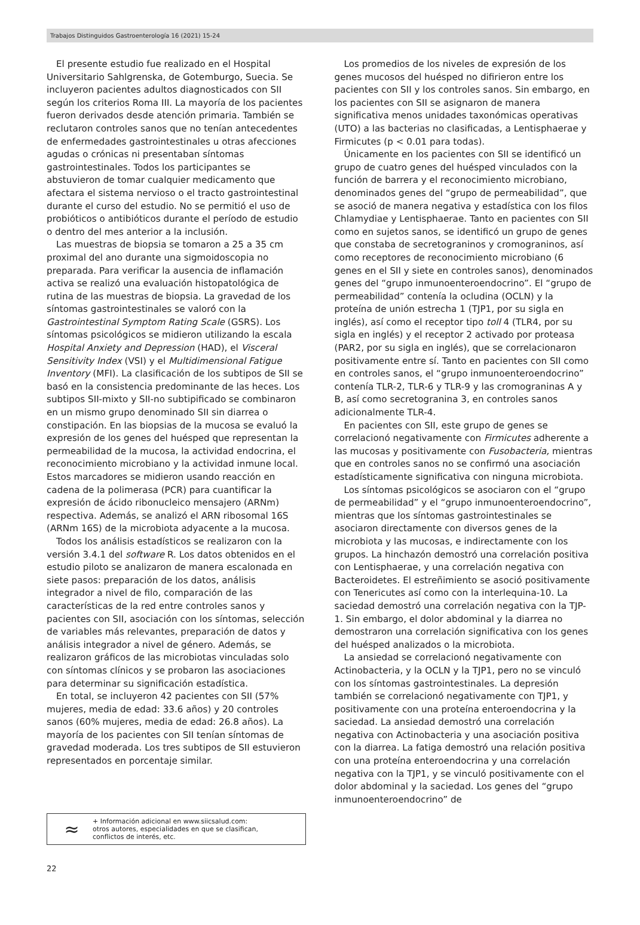Trabajos Distinguidos Gastroenterología 16 (2021) 15-24
El presente estudio fue realizado en el Hospital Universitario Sahlgrenska, de Gotemburgo, Suecia. Se incluyeron pacientes adultos diagnosticados con SII según los criterios Roma III. La mayoría de los pacientes fueron derivados desde atención primaria. También se reclutaron controles sanos que no tenían antecedentes de enfermedades gastrointestinales u otras afecciones agudas o crónicas ni presentaban síntomas gastrointestinales. Todos los participantes se abstuvieron de tomar cualquier medicamento que afectara el sistema nervioso o el tracto gastrointestinal durante el curso del estudio. No se permitió el uso de probióticos o antibióticos durante el período de estudio o dentro del mes anterior a la inclusión.
Las muestras de biopsia se tomaron a 25 a 35 cm proximal del ano durante una sigmoidoscopia no preparada. Para verificar la ausencia de inflamación activa se realizó una evaluación histopatológica de rutina de las muestras de biopsia. La gravedad de los síntomas gastrointestinales se valoró con la Gastrointestinal Symptom Rating Scale (GSRS). Los síntomas psicológicos se midieron utilizando la escala Hospital Anxiety and Depression (HAD), el Visceral Sensitivity Index (VSI) y el Multidimensional Fatigue Inventory (MFI). La clasificación de los subtipos de SII se basó en la consistencia predominante de las heces. Los subtipos SII-mixto y SII-no subtipificado se combinaron en un mismo grupo denominado SII sin diarrea o constipación. En las biopsias de la mucosa se evaluó la expresión de los genes del huésped que representan la permeabilidad de la mucosa, la actividad endocrina, el reconocimiento microbiano y la actividad inmune local. Estos marcadores se midieron usando reacción en cadena de la polimerasa (PCR) para cuantificar la expresión de ácido ribonucleico mensajero (ARNm) respectiva. Además, se analizó el ARN ribosomal 16S (ARNm 16S) de la microbiota adyacente a la mucosa.
Todos los análisis estadísticos se realizaron con la versión 3.4.1 del software R. Los datos obtenidos en el estudio piloto se analizaron de manera escalonada en siete pasos: preparación de los datos, análisis integrador a nivel de filo, comparación de las características de la red entre controles sanos y pacientes con SII, asociación con los síntomas, selección de variables más relevantes, preparación de datos y análisis integrador a nivel de género. Además, se realizaron gráficos de las microbiotas vinculadas solo con síntomas clínicos y se probaron las asociaciones para determinar su significación estadística.
En total, se incluyeron 42 pacientes con SII (57% mujeres, media de edad: 33.6 años) y 20 controles sanos (60% mujeres, media de edad: 26.8 años). La mayoría de los pacientes con SII tenían síntomas de gravedad moderada. Los tres subtipos de SII estuvieron representados en porcentaje similar.
≈
+ Información adicional en www.siicsalud.com:
otros autores, especialidades en que se clasifican,
conflictos de interés, etc.
Los promedios de los niveles de expresión de los genes mucosos del huésped no difirieron entre los pacientes con SII y los controles sanos. Sin embargo, en los pacientes con SII se asignaron de manera significativa menos unidades taxonómicas operativas (UTO) a las bacterias no clasificadas, a Lentisphaerae y Firmicutes (p < 0.01 para todas).
Únicamente en los pacientes con SII se identificó un grupo de cuatro genes del huésped vinculados con la función de barrera y el reconocimiento microbiano, denominados genes del “grupo de permeabilidad”, que se asoció de manera negativa y estadística con los filos Chlamydiae y Lentisphaerae. Tanto en pacientes con SII como en sujetos sanos, se identificó un grupo de genes que constaba de secretograninos y cromograninos, así como receptores de reconocimiento microbiano (6 genes en el SII y siete en controles sanos), denominados genes del “grupo inmunoenteroendocrino”. El “grupo de permeabilidad” contenía la ocludina (OCLN) y la proteína de unión estrecha 1 (TJP1, por su sigla en inglés), así como el receptor tipo toll 4 (TLR4, por su sigla en inglés) y el receptor 2 activado por proteasa (PAR2, por su sigla en inglés), que se correlacionaron positivamente entre sí. Tanto en pacientes con SII como en controles sanos, el “grupo inmunoenteroendocrino” contenía TLR-2, TLR-6 y TLR-9 y las cromograninas A y B, así como secretogranina 3, en controles sanos adicionalmente TLR-4.
En pacientes con SII, este grupo de genes se correlacionó negativamente con Firmicutes adherente a las mucosas y positivamente con Fusobacteria, mientras que en controles sanos no se confirmó una asociación estadísticamente significativa con ninguna microbiota.
Los síntomas psicológicos se asociaron con el “grupo de permeabilidad” y el “grupo inmunoenteroendocrino”, mientras que los síntomas gastrointestinales se asociaron directamente con diversos genes de la microbiota y las mucosas, e indirectamente con los grupos. La hinchazón demostró una correlación positiva con Lentisphaerae, y una correlación negativa con Bacteroidetes. El estreñimiento se asoció positivamente con Tenericutes así como con la interlequina-10. La saciedad demostró una correlación negativa con la TJP-1. Sin embargo, el dolor abdominal y la diarrea no demostraron una correlación significativa con los genes del huésped analizados o la microbiota.
La ansiedad se correlacionó negativamente con Actinobacteria, y la OCLN y la TJP1, pero no se vinculó con los síntomas gastrointestinales. La depresión también se correlacionó negativamente con TJP1, y positivamente con una proteína enteroendocrina y la saciedad. La ansiedad demostró una correlación negativa con Actinobacteria y una asociación positiva con la diarrea. La fatiga demostró una relación positiva con una proteína enteroendocrina y una correlación negativa con la TJP1, y se vinculó positivamente con el dolor abdominal y la saciedad. Los genes del “grupo inmunoenteroendocrino” de
22